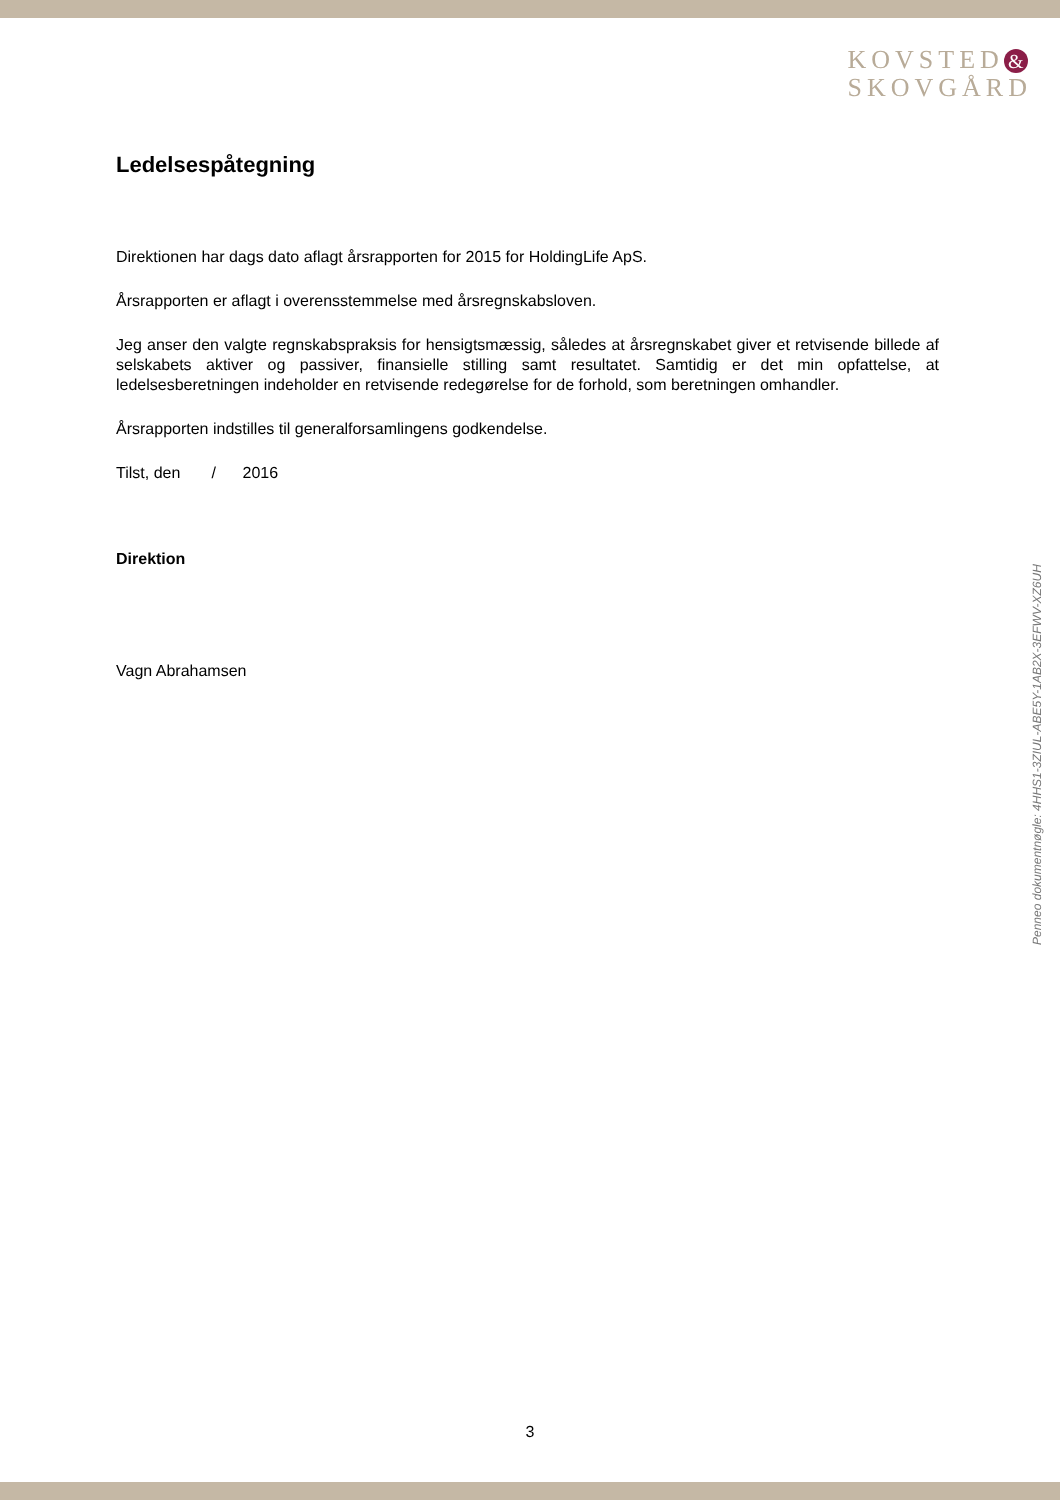KOVSTED &
SKOVGÅRD
Ledelsespåtegning
Direktionen har dags dato aflagt årsrapporten for 2015 for HoldingLife ApS.
Årsrapporten er aflagt i overensstemmelse med årsregnskabsloven.
Jeg anser den valgte regnskabspraksis for hensigtsmæssig, således at årsregnskabet giver et retvisende billede af selskabets aktiver og passiver, finansielle stilling samt resultatet. Samtidig er det min opfattelse, at ledelsesberetningen indeholder en retvisende redegørelse for de forhold, som beretningen omhandler.
Årsrapporten indstilles til generalforsamlingens godkendelse.
Tilst, den / 2016
Direktion
Vagn Abrahamsen
Penneo dokumentnøgle: 4HHS1-3ZIUL-ABE5Y-1AB2X-3EFWV-XZ6UH
3